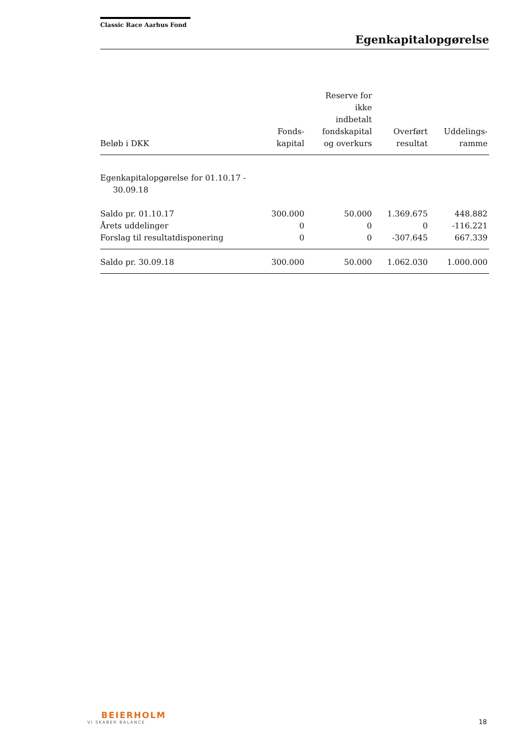Classic Race Aarhus Fond
Egenkapitalopgørelse
| Beløb i DKK | Fonds- kapital | Reserve for ikke indbetalt fondskapital og overkurs | Overført resultat | Uddelings- ramme |
| --- | --- | --- | --- | --- |
| Egenkapitalopgørelse for 01.10.17 - 30.09.18 | | | | |
| Saldo pr. 01.10.17 | 300.000 | 50.000 | 1.369.675 | 448.882 |
| Årets uddelinger | 0 | 0 | 0 | -116.221 |
| Forslag til resultatdisponering | 0 | 0 | -307.645 | 667.339 |
| Saldo pr. 30.09.18 | 300.000 | 50.000 | 1.062.030 | 1.000.000 |
BEIERHOLM
VI SKABER BALANCE
18